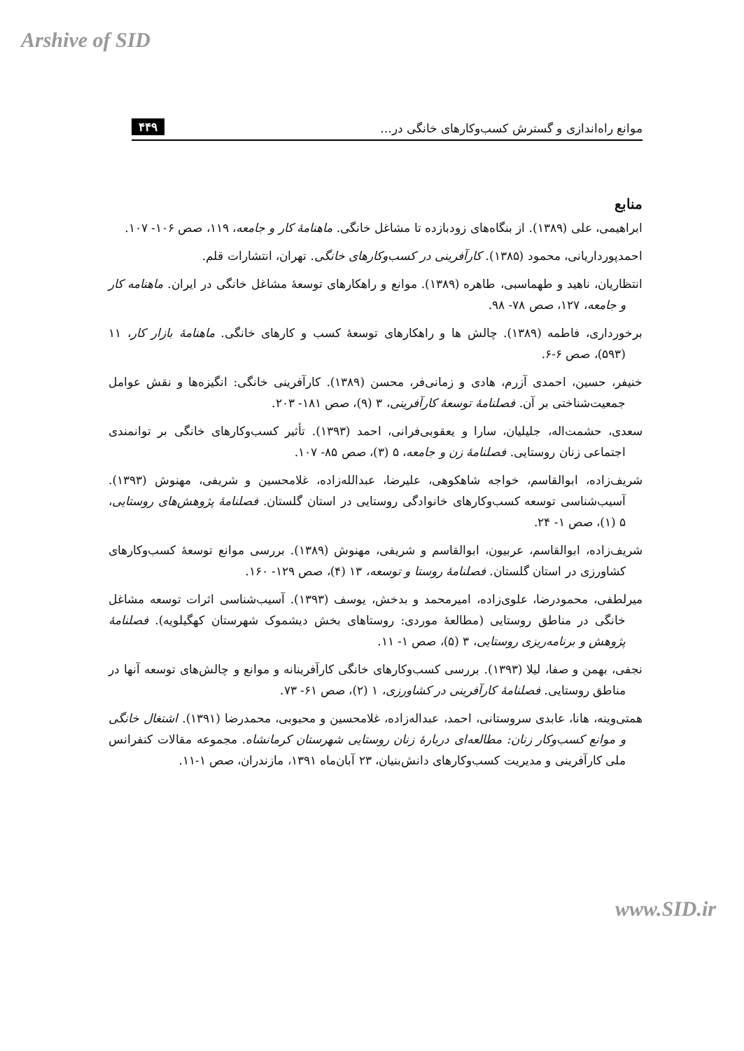Arshive of SID
موانع راه‌اندازی و گسترش کسب‌وکارهای خانگی در... ۴۴۹
منابع
ابراهیمی، علی (۱۳۸۹). از بنگاه‌های زودبازده تا مشاغل خانگی. ماهنامهٔ کار و جامعه، ۱۱۹، صص ۱۰۶- ۱۰۷.
احمدپورداریانی، محمود (۱۳۸۵). کارآفرینی در کسب‌وکارهای خانگی. تهران، انتشارات قلم.
انتظاریان، ناهید و طهماسبی، طاهره (۱۳۸۹). موانع و راهکارهای توسعهٔ مشاغل خانگی در ایران. ماهنامه کار و جامعه، ۱۲۷، صص ۷۸- ۹۸.
برخورداری، فاطمه (۱۳۸۹). چالش ها و راهکارهای توسعهٔ کسب و کارهای خانگی. ماهنامهٔ بازار کار، ۱۱ (۵۹۳)، صص ۶-۶.
خنیفر، حسین، احمدی آزرم، هادی و زمانی‌فر، محسن (۱۳۸۹). کارآفرینی خانگی: انگیزه‌ها و نقش عوامل جمعیت‌شناختی بر آن. فصلنامهٔ توسعهٔ کارآفرینی، ۳ (۹)، صص ۱۸۱- ۲۰۳.
سعدی، حشمت‌اله، جلیلیان، سارا و یعقوبی‌فرانی، احمد (۱۳۹۳). تأثیر کسب‌وکارهای خانگی بر توانمندی اجتماعی زنان روستایی. فصلنامهٔ زن و جامعه، ۵ (۳)، صص ۸۵- ۱۰۷.
شریف‌زاده، ابوالقاسم، خواجه شاهکوهی، علیرضا، عبدالله‌زاده، غلامحسین و شریفی، مهنوش (۱۳۹۳). آسیب‌شناسی توسعه کسب‌وکارهای خانوادگی روستایی در استان گلستان. فصلنامهٔ پژوهش‌های روستایی، ۵ (۱)، صص ۱- ۲۴.
شریف‌زاده، ابوالقاسم، عربیون، ابوالقاسم و شریفی، مهنوش (۱۳۸۹). بررسی موانع توسعهٔ کسب‌وکارهای کشاورزی در استان گلستان. فصلنامهٔ روستا و توسعه، ۱۳ (۴)، صص ۱۲۹- ۱۶۰.
میرلطفی، محمودرضا، علوی‌زاده، امیرمحمد و بدخش، یوسف (۱۳۹۳). آسیب‌شناسی اثرات توسعه مشاغل خانگی در مناطق روستایی (مطالعهٔ موردی: روستاهای بخش دیشموک شهرستان کهگیلویه). فصلنامهٔ پژوهش و برنامه‌ریزی روستایی، ۳ (۵)، صص ۱- ۱۱.
نجفی، بهمن و صفا، لیلا (۱۳۹۳). بررسی کسب‌وکارهای خانگی کارآفرینانه و موانع و چالش‌های توسعه آنها در مناطق روستایی. فصلنامهٔ کارآفرینی در کشاورزی، ۱ (۲)، صص ۶۱- ۷۳.
همتی‌وینه، هانا، عابدی سروستانی، احمد، عبداله‌زاده، غلامحسین و محبوبی، محمدرضا (۱۳۹۱). اشتغال خانگی و موانع کسب‌وکار زنان: مطالعه‌ای دربارهٔ زنان روستایی شهرستان کرمانشاه. مجموعه مقالات کنفرانس ملی کارآفرینی و مدیریت کسب‌وکارهای دانش‌بنیان، ۲۳ آبان‌ماه ۱۳۹۱، مازندران، صص ۱-۱۱.
www.SID.ir